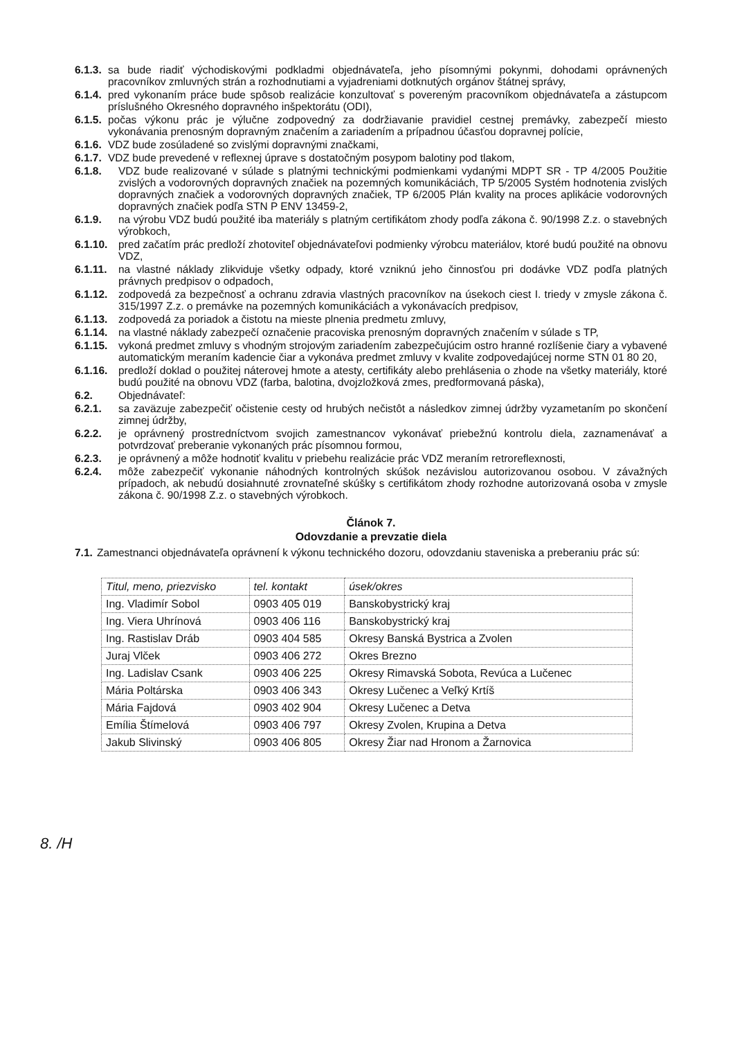6.1.3. sa bude riadiť východiskovými podkladmi objednávateľa, jeho písomnými pokynmi, dohodami oprávnených pracovníkov zmluvných strán a rozhodnutiami a vyjadreniami dotknutých orgánov štátnej správy,
6.1.4. pred vykonaním práce bude spôsob realizácie konzultovať s povereným pracovníkom objednávateľa a zástupcom príslušného Okresného dopravného inšpektorátu (ODI),
6.1.5. počas výkonu prác je výlučne zodpovedný za dodržiavanie pravidiel cestnej premávky, zabezpečí miesto vykonávania prenosným dopravným značením a zariadením a prípadnou účasťou dopravnej polície,
6.1.6. VDZ bude zosúladené so zvislými dopravnými značkami,
6.1.7. VDZ bude prevedené v reflexnej úprave s dostatočným posypom balotiny pod tlakom,
6.1.8. VDZ bude realizované v súlade s platnými technickými podmienkami vydanými MDPT SR - TP 4/2005 Použitie zvislých a vodorovných dopravných značiek na pozemných komunikáciách, TP 5/2005 Systém hodnotenia zvislých dopravných značiek a vodorovných dopravných značiek, TP 6/2005 Plán kvality na proces aplikácie vodorovných dopravných značiek podľa STN P ENV 13459-2,
6.1.9. na výrobu VDZ budú použité iba materiály s platným certifikátom zhody podľa zákona č. 90/1998 Z.z. o stavebných výrobkoch,
6.1.10. pred začatím prác predloží zhotoviteľ objednávateľovi podmienky výrobcu materiálov, ktoré budú použité na obnovu VDZ,
6.1.11. na vlastné náklady zlikviduje všetky odpady, ktoré vzniknú jeho činnosťou pri dodávke VDZ podľa platných právnych predpisov o odpadoch,
6.1.12. zodpovedá za bezpečnosť a ochranu zdravia vlastných pracovníkov na úsekoch ciest I. triedy v zmysle zákona č. 315/1997 Z.z. o premávke na pozemných komunikáciách a vykonávacích predpisov,
6.1.13. zodpovedá za poriadok a čistotu na mieste plnenia predmetu zmluvy,
6.1.14. na vlastné náklady zabezpečí označenie pracoviska prenosným dopravných značením v súlade s TP,
6.1.15. vykoná predmet zmluvy s vhodným strojovým zariadením zabezpečujúcim ostro hranné rozlíšenie čiary a vybavené automatickým meraním kadencie čiar a vykonáva predmet zmluvy v kvalite zodpovedajúcej norme STN 01 80 20,
6.1.16. predloží doklad o použitej náterovej hmote a atesty, certifikáty alebo prehlásenia o zhode na všetky materiály, ktoré budú použité na obnovu VDZ (farba, balotina, dvojzložková zmes, predformovaná páska),
6.2. Objednávateľ:
6.2.1. sa zaväzuje zabezpečiť očistenie cesty od hrubých nečistôt a následkov zimnej údržby vyzametaním po skončení zimnej údržby,
6.2.2. je oprávnený prostredníctvom svojich zamestnancov vykonávať priebežnú kontrolu diela, zaznamenávať a potvrdzovať preberanie vykonaných prác písomnou formou,
6.2.3. je oprávnený a môže hodnotiť kvalitu v priebehu realizácie prác VDZ meraním retroreflexnosti,
6.2.4. môže zabezpečiť vykonanie náhodných kontrolných skúšok nezávislou autorizovanou osobou. V závažných prípadoch, ak nebudú dosiahnuté zrovnateľné skúšky s certifikátom zhody rozhodne autorizovaná osoba v zmysle zákona č. 90/1998 Z.z. o stavebných výrobkoch.
Článok 7.
Odovzdanie a prevzatie diela
7.1. Zamestnanci objednávateľa oprávnení k výkonu technického dozoru, odovzdaniu staveniska a preberaniu prác sú:
| Titul, meno, priezvisko | tel. kontakt | úsek/okres |
| Ing. Vladimír Sobol | 0903 405 019 | Banskobystrický kraj |
| Ing. Viera Uhrínová | 0903 406 116 | Banskobystrický kraj |
| Ing. Rastislav Dráb | 0903 404 585 | Okresy Banská Bystrica a Zvolen |
| Juraj Vlček | 0903 406 272 | Okres Brezno |
| Ing. Ladislav Csank | 0903 406 225 | Okresy Rimavská Sobota, Revúca a Lučenec |
| Mária Poltárska | 0903 406 343 | Okresy Lučenec a Veľký Krtíš |
| Mária Fajdová | 0903 402 904 | Okresy Lučenec a Detva |
| Emília Štímelová | 0903 406 797 | Okresy Zvolen, Krupina a Detva |
| Jakub Slivinský | 0903 406 805 | Okresy Žiar nad Hronom a Žarnovica |
8. /H